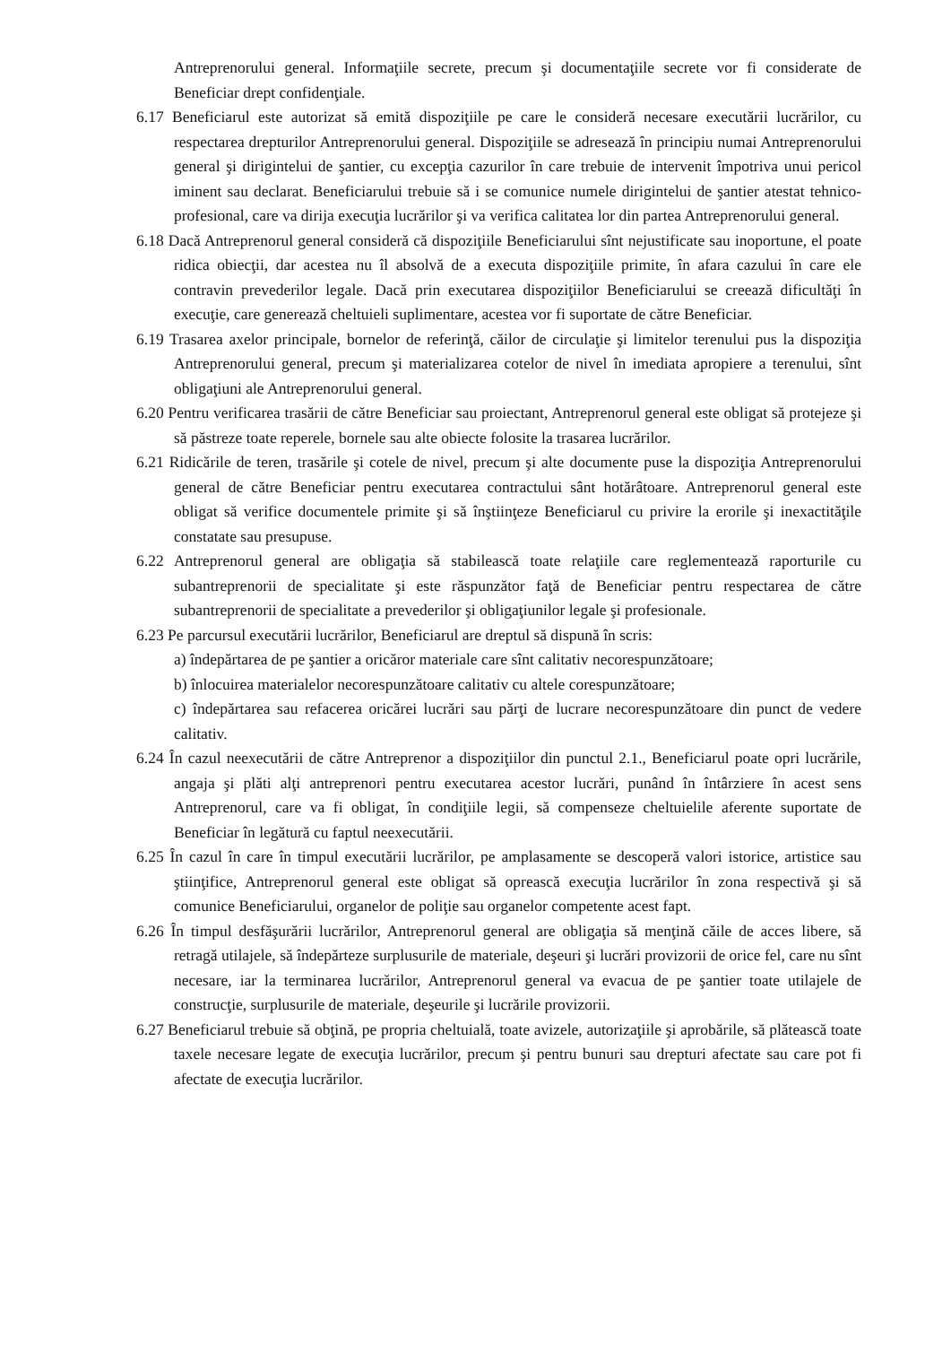Antreprenorului general. Informaţiile secrete, precum şi documentaţiile secrete vor fi considerate de Beneficiar drept confidenţiale.
6.17 Beneficiarul este autorizat să emită dispoziţiile pe care le consideră necesare executării lucrărilor, cu respectarea drepturilor Antreprenorului general. Dispoziţiile se adresează în principiu numai Antreprenorului general şi dirigintelui de şantier, cu excepţia cazurilor în care trebuie de intervenit împotriva unui pericol iminent sau declarat. Beneficiarului trebuie să i se comunice numele dirigintelui de şantier atestat tehnico-profesional, care va dirija execuţia lucrărilor şi va verifica calitatea lor din partea Antreprenorului general.
6.18 Dacă Antreprenorul general consideră că dispoziţiile Beneficiarului sînt nejustificate sau inoportune, el poate ridica obiecţii, dar acestea nu îl absolvă de a executa dispoziţiile primite, în afara cazului în care ele contravin prevederilor legale. Dacă prin executarea dispoziţiilor Beneficiarului se creează dificultăţi în execuţie, care generează cheltuieli suplimentare, acestea vor fi suportate de către Beneficiar.
6.19 Trasarea axelor principale, bornelor de referinţă, căilor de circulaţie şi limitelor terenului pus la dispoziţia Antreprenorului general, precum şi materializarea cotelor de nivel în imediata apropiere a terenului, sînt obligaţiuni ale Antreprenorului general.
6.20 Pentru verificarea trasării de către Beneficiar sau proiectant, Antreprenorul general este obligat să protejeze şi să păstreze toate reperele, bornele sau alte obiecte folosite la trasarea lucrărilor.
6.21 Ridicările de teren, trasările şi cotele de nivel, precum şi alte documente puse la dispoziţia Antreprenorului general de către Beneficiar pentru executarea contractului sânt hotărâtoare. Antreprenorul general este obligat să verifice documentele primite şi să înştiinţeze Beneficiarul cu privire la erorile şi inexactităţile constatate sau presupuse.
6.22 Antreprenorul general are obligaţia să stabilească toate relaţiile care reglementează raporturile cu subantreprenorii de specialitate şi este răspunzător faţă de Beneficiar pentru respectarea de către subantreprenorii de specialitate a prevederilor şi obligaţiunilor legale şi profesionale.
6.23 Pe parcursul executării lucrărilor, Beneficiarul are dreptul să dispună în scris:
a) îndepărtarea de pe şantier a oricăror materiale care sînt calitativ necorespunzătoare;
b) înlocuirea materialelor necorespunzătoare calitativ cu altele corespunzătoare;
c) îndepărtarea sau refacerea oricărei lucrări sau părţi de lucrare necorespunzătoare din punct de vedere calitativ.
6.24 În cazul neexecutării de către Antreprenor a dispoziţiilor din punctul 2.1., Beneficiarul poate opri lucrările, angaja şi plăti alţi antreprenori pentru executarea acestor lucrări, punând în întârziere în acest sens Antreprenorul, care va fi obligat, în condiţiile legii, să compenseze cheltuielile aferente suportate de Beneficiar în legătură cu faptul neexecutării.
6.25 În cazul în care în timpul executării lucrărilor, pe amplasamente se descoperă valori istorice, artistice sau ştiinţifice, Antreprenorul general este obligat să oprească execuţia lucrărilor în zona respectivă şi să comunice Beneficiarului, organelor de poliţie sau organelor competente acest fapt.
6.26 În timpul desfăşurării lucrărilor, Antreprenorul general are obligaţia să menţină căile de acces libere, să retragă utilajele, să îndepărteze surplusurile de materiale, deşeuri şi lucrări provizorii de orice fel, care nu sînt necesare, iar la terminarea lucrărilor, Antreprenorul general va evacua de pe şantier toate utilajele de construcţie, surplusurile de materiale, deşeurile şi lucrările provizorii.
6.27 Beneficiarul trebuie să obţină, pe propria cheltuială, toate avizele, autorizaţiile şi aprobările, să plătească toate taxele necesare legate de execuţia lucrărilor, precum şi pentru bunuri sau drepturi afectate sau care pot fi afectate de execuţia lucrărilor.